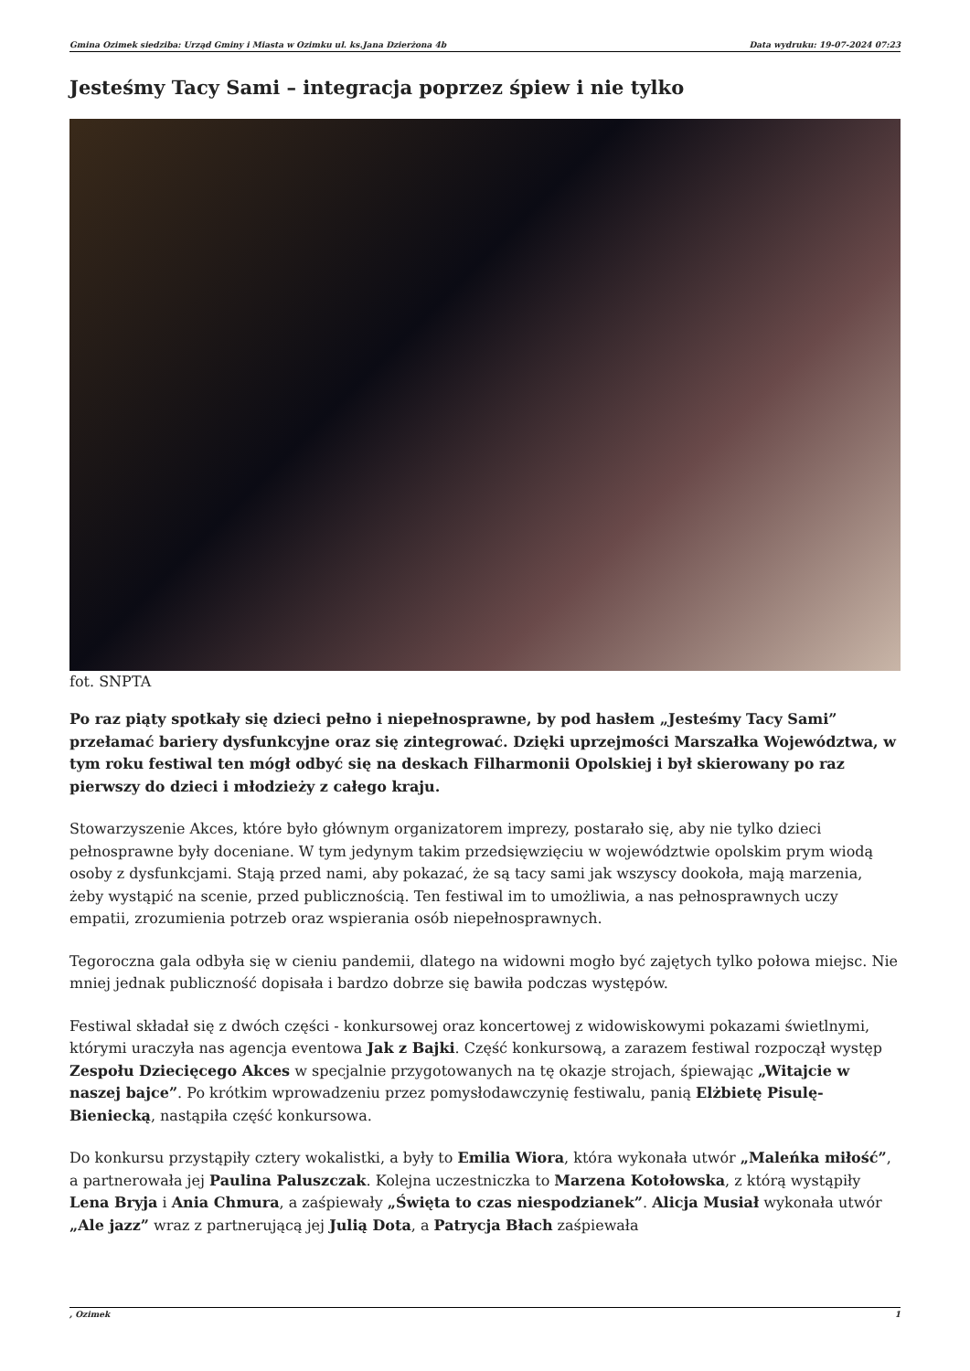Gmina Ozimek siedziba: Urząd Gminy i Miasta w Ozimku ul. ks.Jana Dzierżona 4b Data wydruku: 19-07-2024 07:23
Jesteśmy Tacy Sami – integracja poprzez śpiew i nie tylko
fot. SNPTA
Po raz piąty spotkały się dzieci pełno i niepełnosprawne, by pod hasłem „Jesteśmy Tacy Sami” przełamać bariery dysfunkcyjne oraz się zintegrować. Dzięki uprzejmości Marszałka Województwa, w tym roku festiwal ten mógł odbyć się na deskach Filharmonii Opolskiej i był skierowany po raz pierwszy do dzieci i młodzieży z całego kraju.
Stowarzyszenie Akces, które było głównym organizatorem imprezy, postarało się, aby nie tylko dzieci pełnosprawne były doceniane. W tym jedynym takim przedsięwzięciu w województwie opolskim prym wiodą osoby z dysfunkcjami. Stają przed nami, aby pokazać, że są tacy sami jak wszyscy dookoła, mają marzenia, żeby wystąpić na scenie, przed publicznością. Ten festiwal im to umożliwia, a nas pełnosprawnych uczy empatii, zrozumienia potrzeb oraz wspierania osób niepełnosprawnych.
Tegoroczna gala odbyła się w cieniu pandemii, dlatego na widowni mogło być zajętych tylko połowa miejsc. Nie mniej jednak publiczność dopisała i bardzo dobrze się bawiła podczas występów.
Festiwal składał się z dwóch części - konkursowej oraz koncertowej z widowiskowymi pokazami świetlnymi, którymi uraczyła nas agencja eventowa Jak z Bajki. Część konkursową, a zarazem festiwal rozpoczął występ Zespołu Dziecięcego Akces w specjalnie przygotowanych na tę okazje strojach, śpiewając „Witajcie w naszej bajce”. Po krótkim wprowadzeniu przez pomysłodawczynię festiwalu, panią Elżbietę Pisulę-Bieniecką, nastąpiła część konkursowa.
Do konkursu przystąpiły cztery wokalistki, a były to Emilia Wiora, która wykonała utwór „Maleńka miłość”, a partnerowała jej Paulina Paluszczak. Kolejna uczestniczka to Marzena Kotołowska, z którą wystąpiły Lena Bryja i Ania Chmura, a zaśpiewały „Święta to czas niespodzianek”. Alicja Musiał wykonała utwór „Ale jazz” wraz z partnerującą jej Julią Dota, a Patrycja Błach zaśpiewała
, Ozimek 1